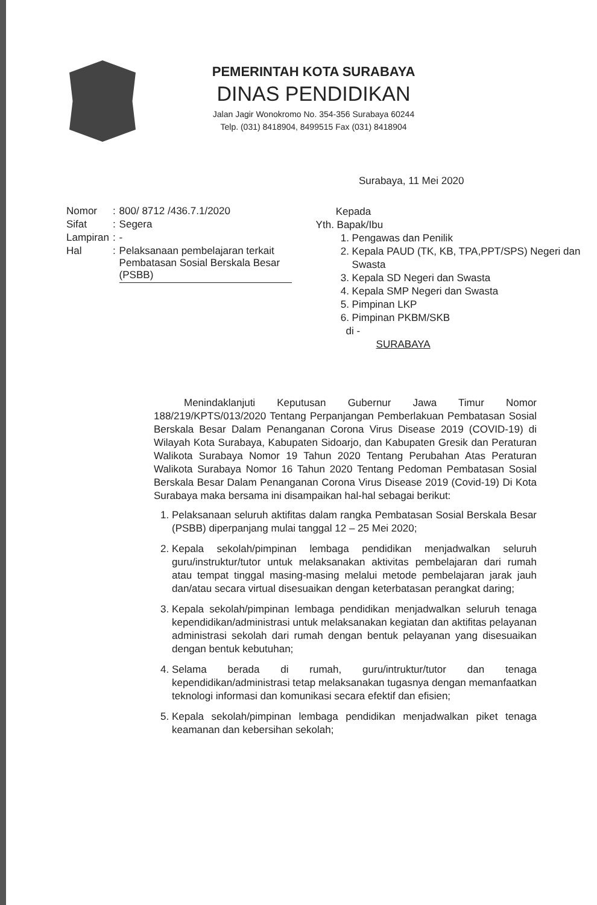PEMERINTAH KOTA SURABAYA
DINAS PENDIDIKAN
Jalan Jagir Wonokromo No. 354-356 Surabaya 60244
Telp. (031) 8418904, 8499515 Fax (031) 8418904
Surabaya, 11 Mei 2020
| Nomor | : | 800/ 8712 /436.7.1/2020 |
| Sifat | : | Segera |
| Lampiran | : | - |
| Hal | : | Pelaksanaan pembelajaran terkait Pembatasan Sosial Berskala Besar (PSBB) |
Kepada
Yth. Bapak/Ibu
1. Pengawas dan Penilik
2. Kepala PAUD (TK, KB, TPA,PPT/SPS) Negeri dan Swasta
3. Kepala SD Negeri dan Swasta
4. Kepala SMP Negeri dan Swasta
5. Pimpinan LKP
6. Pimpinan PKBM/SKB
di -
SURABAYA
Menindaklanjuti Keputusan Gubernur Jawa Timur Nomor 188/219/KPTS/013/2020 Tentang Perpanjangan Pemberlakuan Pembatasan Sosial Berskala Besar Dalam Penanganan Corona Virus Disease 2019 (COVID-19) di Wilayah Kota Surabaya, Kabupaten Sidoarjo, dan Kabupaten Gresik dan Peraturan Walikota Surabaya Nomor 19 Tahun 2020 Tentang Perubahan Atas Peraturan Walikota Surabaya Nomor 16 Tahun 2020 Tentang Pedoman Pembatasan Sosial Berskala Besar Dalam Penanganan Corona Virus Disease 2019 (Covid-19) Di Kota Surabaya maka bersama ini disampaikan hal-hal sebagai berikut:
1. Pelaksanaan seluruh aktifitas dalam rangka Pembatasan Sosial Berskala Besar (PSBB) diperpanjang mulai tanggal 12 – 25 Mei 2020;
2. Kepala sekolah/pimpinan lembaga pendidikan menjadwalkan seluruh guru/instruktur/tutor untuk melaksanakan aktivitas pembelajaran dari rumah atau tempat tinggal masing-masing melalui metode pembelajaran jarak jauh dan/atau secara virtual disesuaikan dengan keterbatasan perangkat daring;
3. Kepala sekolah/pimpinan lembaga pendidikan menjadwalkan seluruh tenaga kependidikan/administrasi untuk melaksanakan kegiatan dan aktifitas pelayanan administrasi sekolah dari rumah dengan bentuk pelayanan yang disesuaikan dengan bentuk kebutuhan;
4. Selama berada di rumah, guru/intruktur/tutor dan tenaga kependidikan/administrasi tetap melaksanakan tugasnya dengan memanfaatkan teknologi informasi dan komunikasi secara efektif dan efisien;
5. Kepala sekolah/pimpinan lembaga pendidikan menjadwalkan piket tenaga keamanan dan kebersihan sekolah;